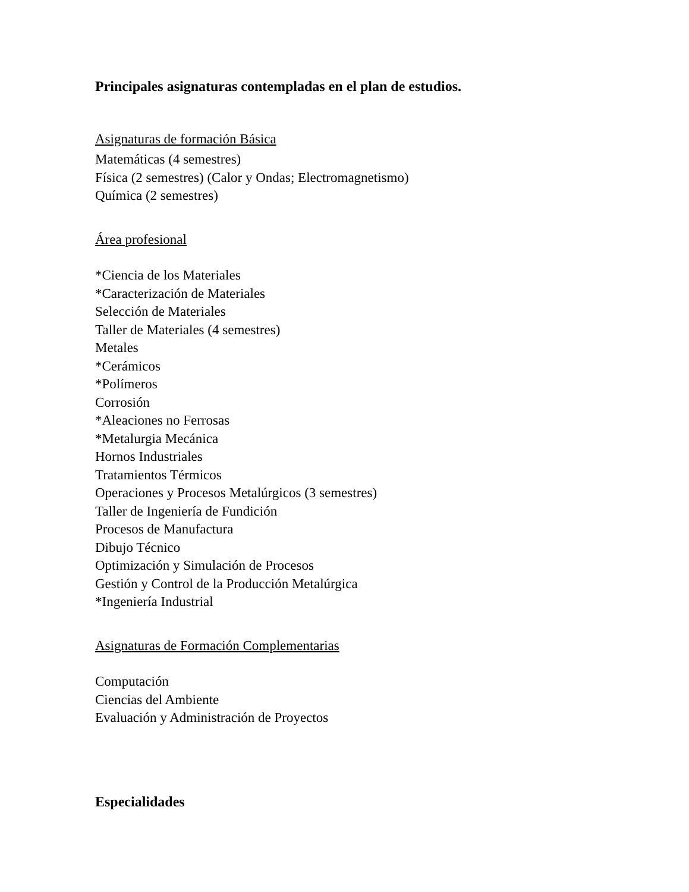Principales asignaturas contempladas en el plan de estudios.
Asignaturas de formación Básica
Matemáticas (4 semestres)
Física (2 semestres) (Calor y Ondas; Electromagnetismo)
Química (2 semestres)
Área profesional
*Ciencia de los Materiales
*Caracterización de Materiales
Selección de Materiales
Taller de Materiales (4 semestres)
Metales
*Cerámicos
*Polímeros
Corrosión
*Aleaciones no Ferrosas
*Metalurgia Mecánica
Hornos Industriales
Tratamientos Térmicos
Operaciones y Procesos Metalúrgicos (3 semestres)
Taller de Ingeniería de Fundición
Procesos de Manufactura
Dibujo Técnico
Optimización y Simulación de Procesos
Gestión y Control de la Producción Metalúrgica
*Ingeniería Industrial
Asignaturas de Formación Complementarias
Computación
Ciencias del Ambiente
Evaluación y Administración de Proyectos
Especialidades